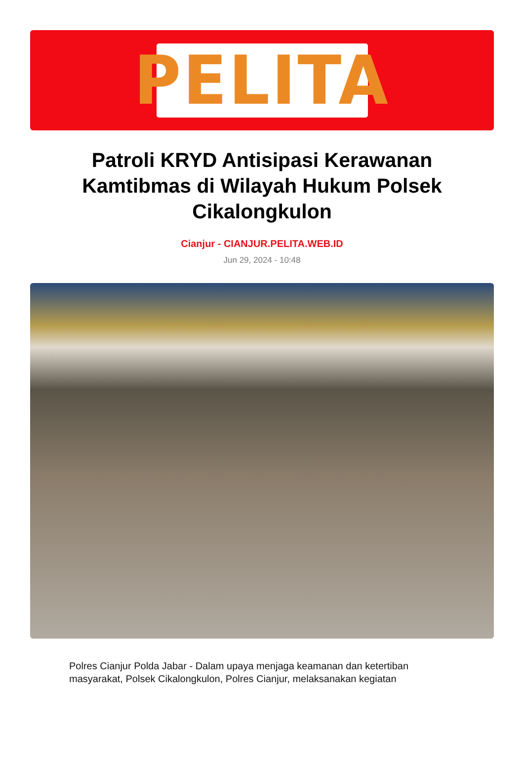PELITA
Patroli KRYD Antisipasi Kerawanan Kamtibmas di Wilayah Hukum Polsek Cikalongkulon
Cianjur - CIANJUR.PELITA.WEB.ID
Jun 29, 2024 - 10:48
Polres Cianjur Polda Jabar - Dalam upaya menjaga keamanan dan ketertiban masyarakat, Polsek Cikalongkulon, Polres Cianjur, melaksanakan kegiatan